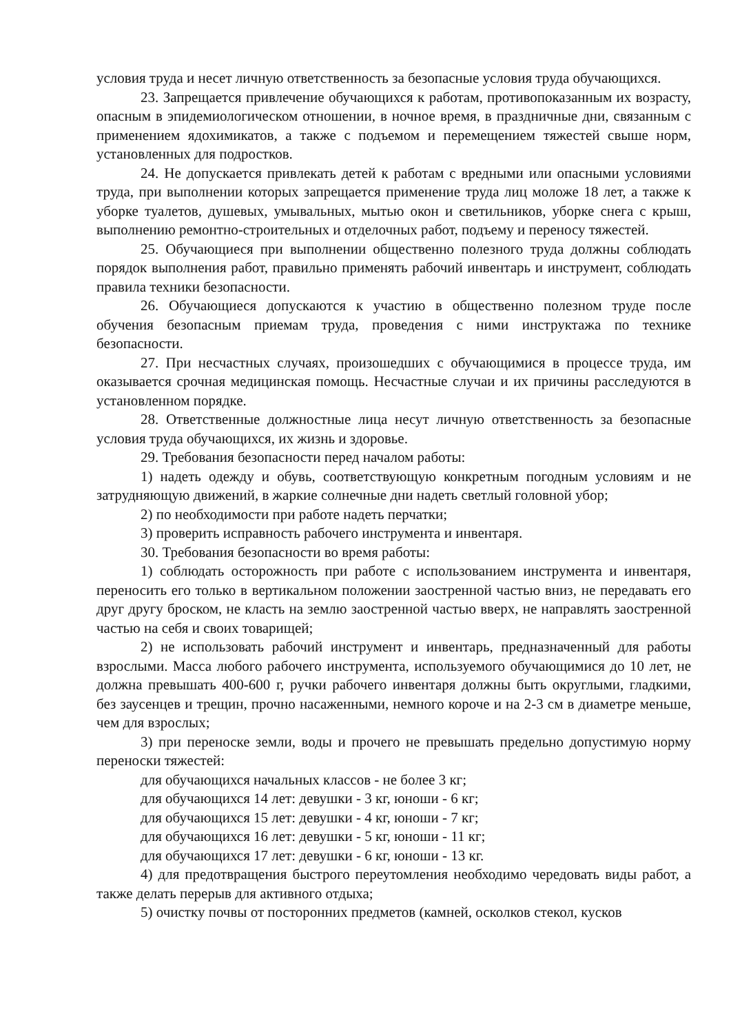условия труда и несет личную ответственность за безопасные условия труда обучающихся.
23. Запрещается привлечение обучающихся к работам, противопоказанным их возрасту, опасным в эпидемиологическом отношении, в ночное время, в праздничные дни, связанным с применением ядохимикатов, а также с подъемом и перемещением тяжестей свыше норм, установленных для подростков.
24. Не допускается привлекать детей к работам с вредными или опасными условиями труда, при выполнении которых запрещается применение труда лиц моложе 18 лет, а также к уборке туалетов, душевых, умывальных, мытью окон и светильников, уборке снега с крыш, выполнению ремонтно-строительных и отделочных работ, подъему и переносу тяжестей.
25. Обучающиеся при выполнении общественно полезного труда должны соблюдать порядок выполнения работ, правильно применять рабочий инвентарь и инструмент, соблюдать правила техники безопасности.
26. Обучающиеся допускаются к участию в общественно полезном труде после обучения безопасным приемам труда, проведения с ними инструктажа по технике безопасности.
27. При несчастных случаях, произошедших с обучающимися в процессе труда, им оказывается срочная медицинская помощь. Несчастные случаи и их причины расследуются в установленном порядке.
28. Ответственные должностные лица несут личную ответственность за безопасные условия труда обучающихся, их жизнь и здоровье.
29. Требования безопасности перед началом работы:
1) надеть одежду и обувь, соответствующую конкретным погодным условиям и не затрудняющую движений, в жаркие солнечные дни надеть светлый головной убор;
2) по необходимости при работе надеть перчатки;
3) проверить исправность рабочего инструмента и инвентаря.
30. Требования безопасности во время работы:
1) соблюдать осторожность при работе с использованием инструмента и инвентаря, переносить его только в вертикальном положении заостренной частью вниз, не передавать его друг другу броском, не класть на землю заостренной частью вверх, не направлять заостренной частью на себя и своих товарищей;
2) не использовать рабочий инструмент и инвентарь, предназначенный для работы взрослыми. Масса любого рабочего инструмента, используемого обучающимися до 10 лет, не должна превышать 400-600 г, ручки рабочего инвентаря должны быть округлыми, гладкими, без заусенцев и трещин, прочно насаженными, немного короче и на 2-3 см в диаметре меньше, чем для взрослых;
3) при переноске земли, воды и прочего не превышать предельно допустимую норму переноски тяжестей:
для обучающихся начальных классов - не более 3 кг;
для обучающихся 14 лет: девушки - 3 кг, юноши - 6 кг;
для обучающихся 15 лет: девушки - 4 кг, юноши - 7 кг;
для обучающихся 16 лет: девушки - 5 кг, юноши - 11 кг;
для обучающихся 17 лет: девушки - 6 кг, юноши - 13 кг.
4) для предотвращения быстрого переутомления необходимо чередовать виды работ, а также делать перерыв для активного отдыха;
5) очистку почвы от посторонних предметов (камней, осколков стекол, кусков